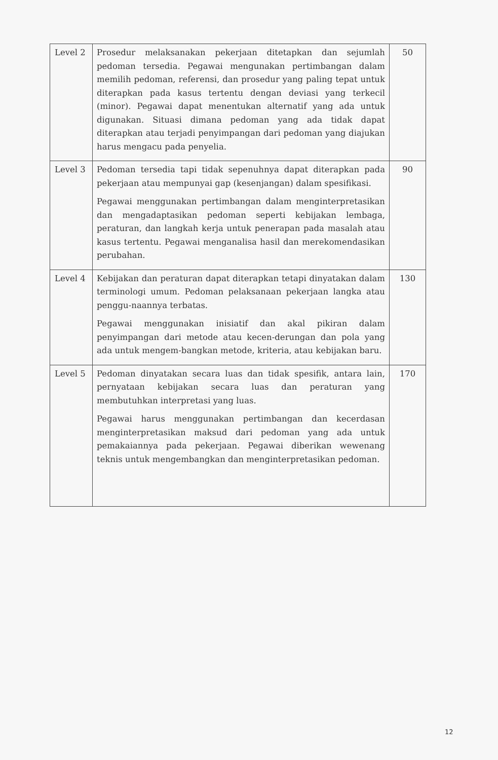| Level 2 | Prosedur melaksanakan pekerjaan ditetapkan dan sejumlah pedoman tersedia. Pegawai mengunakan pertimbangan dalam memilih pedoman, referensi, dan prosedur yang paling tepat untuk diterapkan pada kasus tertentu dengan deviasi yang terkecil (minor). Pegawai dapat menentukan alternatif yang ada untuk digunakan. Situasi dimana pedoman yang ada tidak dapat diterapkan atau terjadi penyimpangan dari pedoman yang diajukan harus mengacu pada penyelia. | 50 |
| Level 3 | Pedoman tersedia tapi tidak sepenuhnya dapat diterapkan pada pekerjaan atau mempunyai gap (kesenjangan) dalam spesifikasi. Pegawai menggunakan pertimbangan dalam menginterpretasikan dan mengadaptasikan pedoman seperti kebijakan lembaga, peraturan, dan langkah kerja untuk penerapan pada masalah atau kasus tertentu. Pegawai menganalisa hasil dan merekomendasikan perubahan. | 90 |
| Level 4 | Kebijakan dan peraturan dapat diterapkan tetapi dinyatakan dalam terminologi umum. Pedoman pelaksanaan pekerjaan langka atau penggu-naannya terbatas. Pegawai menggunakan inisiatif dan akal pikiran dalam penyimpangan dari metode atau kecen-derungan dan pola yang ada untuk mengem-bangkan metode, kriteria, atau kebijakan baru. | 130 |
| Level 5 | Pedoman dinyatakan secara luas dan tidak spesifik, antara lain, pernyataan kebijakan secara luas dan peraturan yang membutuhkan interpretasi yang luas. Pegawai harus menggunakan pertimbangan dan kecerdasan menginterpretasikan maksud dari pedoman yang ada untuk pemakaiannya pada pekerjaan. Pegawai diberikan wewenang teknis untuk mengembangkan dan menginterpretasikan pedoman. | 170 |
12